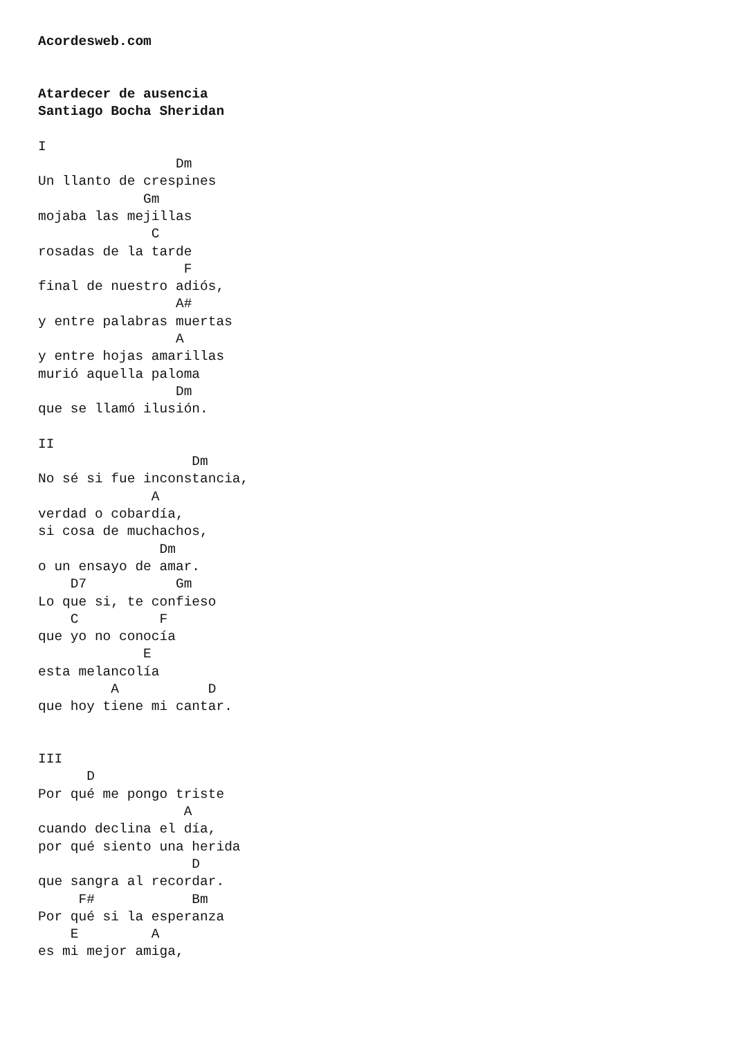Acordesweb.com


Atardecer de ausencia
Santiago Bocha Sheridan

I
                 Dm
Un llanto de crespines
             Gm
mojaba las mejillas
              C
rosadas de la tarde
                  F
final de nuestro adiós,
                 A#
y entre palabras muertas
                 A
y entre hojas amarillas
murió aquella paloma
                 Dm
que se llamó ilusión.

II
                   Dm
No sé si fue inconstancia,
              A
verdad o cobardía,
si cosa de muchachos,
               Dm
o un ensayo de amar.
    D7           Gm
Lo que si, te confieso
    C          F
que yo no conocía
             E
esta melancolía
         A           D
que hoy tiene mi cantar.


III
      D
Por qué me pongo triste
                  A
cuando declina el día,
por qué siento una herida
                   D
que sangra al recordar.
     F#            Bm
Por qué si la esperanza
    E         A
es mi mejor amiga,